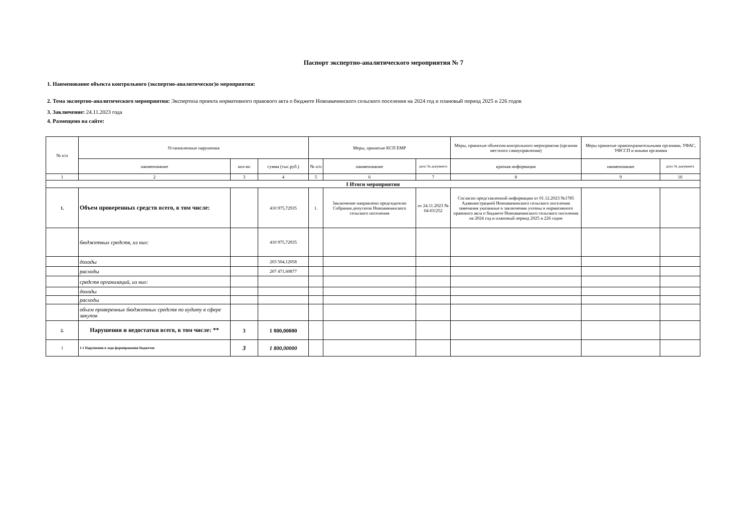Паспорт экспертно-аналитического мероприятия № 7
1. Наименование объекта контрольного (экспертно-аналитическог)о мероприятия:
2. Тема экспертно-аналитического мероприятия: Экспертиза проекта нормативного правового акта о бюджете Новоавачинского сельского поселения на 2024 год и плановый период 2025 и 226 годов
3. Заключение: 24.11.2023 года
4. Размещено на сайте:
| № п/п | Установленные нарушения | | | Меры, принятые КСП ЕМР | | | Меры, принятые объектом контрольного мероприятия (органом местного самоуправления) | Меры принятые правоохранительными органами, УФАС, УФССП и иными органами | |
| --- | --- | --- | --- | --- | --- | --- | --- | --- | --- |
| | наименование | кол-во | сумма (тыс.руб.) | № п/п | наименование | дата/ № документа | краткая информация | наименование | дата/ № документа |
| 1 | 2 | 3 | 4 | 5 | 6 | 7 | 8 | 9 | 10 |
| I Итоги мероприятия | | | | | | | | | |
| 1. | Объем проверенных средств всего, в том числе: | | 410 975,72935 | 1. | Заключение направлено председателю Собрания депутатов Новоавачинского сельского поселения | от 24.11.2023 № 04-03/252 | Согласно представленной информации от 01.12.2023 №1785 Администрацией Новоавачинского сельского поселения замечания указанные в заключении учтены в нормативного правового акта о бюджете Новоавачинского сельского поселения на 2024 год и плановый период 2025 и 226 годов | | |
| | бюджетных средств, из них: | | 410 975,72935 | | | | | | |
| | доходы | | 203 504,12058 | | | | | | |
| | расходы | | 207 471,60877 | | | | | | |
| | средств организаций, из них: | | | | | | | | |
| | доходы | | | | | | | | |
| | расходы | | | | | | | | |
| | объем проверенных бюджетных средств по аудиту в сфере закупок | | | | | | | | |
| 2. | Нарушения и недостатки всего, в том числе: ** | 3 | 1 800,00000 | | | | | | |
| 1 | 1.1 Нарушения в ходе формирования бюджетов | 3 | 1 800,00000 | | | | | | |